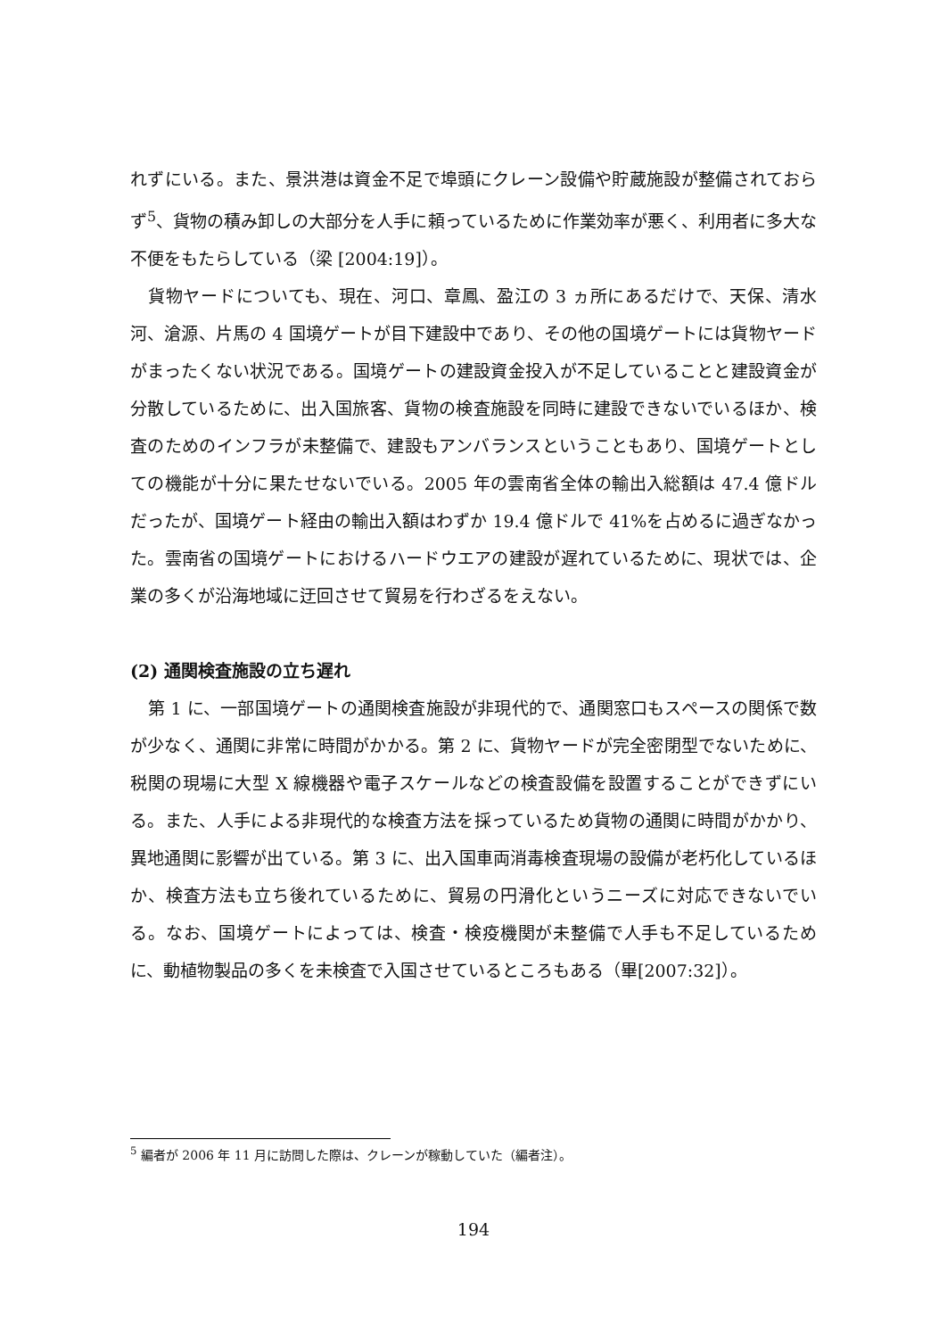れずにいる。また、景洪港は資金不足で埠頭にクレーン設備や貯蔵施設が整備されておらず<sup>5</sup>、貨物の積み卸しの大部分を人手に頼っているために作業効率が悪く、利用者に多大な不便をもたらしている（梁 [2004:19]）。
貨物ヤードについても、現在、河口、章鳳、盈江の 3 ヵ所にあるだけで、天保、清水河、滄源、片馬の 4 国境ゲートが目下建設中であり、その他の国境ゲートには貨物ヤードがまったくない状況である。国境ゲートの建設資金投入が不足していることと建設資金が分散しているために、出入国旅客、貨物の検査施設を同時に建設できないでいるほか、検査のためのインフラが未整備で、建設もアンバランスということもあり、国境ゲートとしての機能が十分に果たせないでいる。2005 年の雲南省全体の輸出入総額は 47.4 億ドルだったが、国境ゲート経由の輸出入額はわずか 19.4 億ドルで 41%を占めるに過ぎなかった。雲南省の国境ゲートにおけるハードウエアの建設が遅れているために、現状では、企業の多くが沿海地域に迂回させて貿易を行わざるをえない。
(2) 通関検査施設の立ち遅れ
第 1 に、一部国境ゲートの通関検査施設が非現代的で、通関窓口もスペースの関係で数が少なく、通関に非常に時間がかかる。第 2 に、貨物ヤードが完全密閉型でないために、税関の現場に大型 X 線機器や電子スケールなどの検査設備を設置することができずにいる。また、人手による非現代的な検査方法を採っているため貨物の通関に時間がかかり、異地通関に影響が出ている。第 3 に、出入国車両消毒検査現場の設備が老朽化しているほか、検査方法も立ち後れているために、貿易の円滑化というニーズに対応できないでいる。なお、国境ゲートによっては、検査・検疫機関が未整備で人手も不足しているために、動植物製品の多くを未検査で入国させているところもある（畢[2007:32]）。
<sup>5</sup> 編者が 2006 年 11 月に訪問した際は、クレーンが稼動していた（編者注）。
194